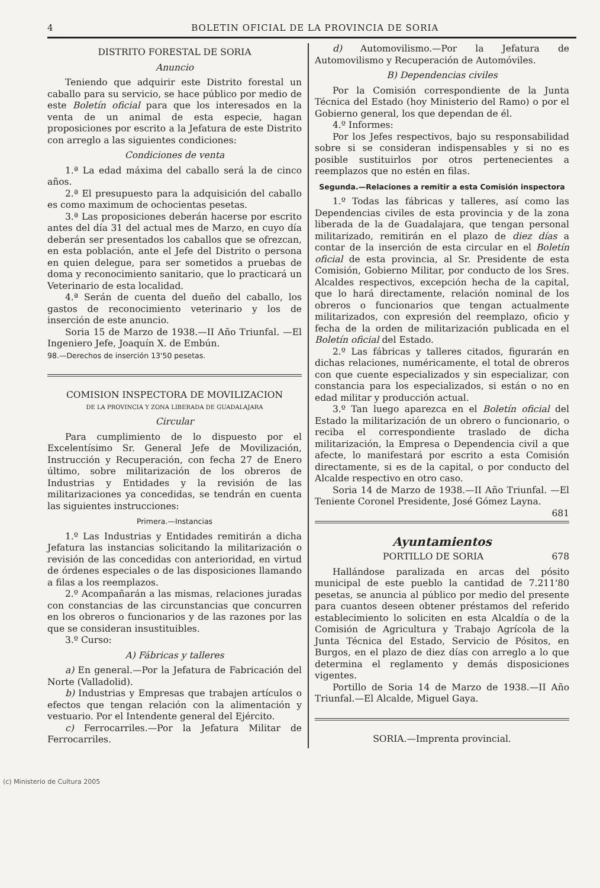4 BOLETIN OFICIAL DE LA PROVINCIA DE SORIA
DISTRITO FORESTAL DE SORIA
Anuncio
Teniendo que adquirir este Distrito forestal un caballo para su servicio, se hace público por medio de este Boletín oficial para que los interesados en la venta de un animal de esta especie, hagan proposiciones por escrito a la Jefatura de este Distrito con arreglo a las siguientes condiciones:
Condiciones de venta
1.ª La edad máxima del caballo será la de cinco años.
2.ª El presupuesto para la adquisición del caballo es como maximum de ochocientas pesetas.
3.ª Las proposiciones deberán hacerse por escrito antes del día 31 del actual mes de Marzo, en cuyo día deberán ser presentados los caballos que se ofrezcan, en esta población, ante el Jefe del Distrito o persona en quien delegue, para ser sometidos a pruebas de doma y reconocimiento sanitario, que lo practicará un Veterinario de esta localidad.
4.ª Serán de cuenta del dueño del caballo, los gastos de reconocimiento veterinario y los de inserción de este anuncio.
Soria 15 de Marzo de 1938.—II Año Triunfal. —El Ingeniero Jefe, Joaquín X. de Embún.
98.—Derechos de inserción 13'50 pesetas.
COMISION INSPECTORA DE MOVILIZACION
DE LA PROVINCIA Y ZONA LIBERADA DE GUADALAJARA
Circular
Para cumplimiento de lo dispuesto por el Excelentísimo Sr. General Jefe de Movilización, Instrucción y Recuperación, con fecha 27 de Enero último, sobre militarización de los obreros de Industrias y Entidades y la revisión de las militarizaciones ya concedidas, se tendrán en cuenta las siguientes instrucciones:
Primera.—Instancias
1.º Las Industrias y Entidades remitirán a dicha Jefatura las instancias solicitando la militarización o revisión de las concedidas con anterioridad, en virtud de órdenes especiales o de las disposiciones llamando a filas a los reemplazos.
2.º Acompañarán a las mismas, relaciones juradas con constancias de las circunstancias que concurren en los obreros o funcionarios y de las razones por las que se consideran insustituibles.
3.º Curso:
A) Fábricas y talleres
a) En general.—Por la Jefatura de Fabricación del Norte (Valladolid).
b) Industrias y Empresas que trabajen artículos o efectos que tengan relación con la alimentación y vestuario. Por el Intendente general del Ejército.
c) Ferrocarriles.—Por la Jefatura Militar de Ferrocarriles.
d) Automovilismo.—Por la Jefatura de Automovilismo y Recuperación de Automóviles.
B) Dependencias civiles
Por la Comisión correspondiente de la Junta Técnica del Estado (hoy Ministerio del Ramo) o por el Gobierno general, los que dependan de él.
4.º Informes:
Por los Jefes respectivos, bajo su responsabilidad sobre si se consideran indispensables y si no es posible sustituirlos por otros pertenecientes a reemplazos que no estén en filas.
Segunda.—Relaciones a remitir a esta Comisión inspectora
1.º Todas las fábricas y talleres, así como las Dependencias civiles de esta provincia y de la zona liberada de la de Guadalajara, que tengan personal militarizado, remitirán en el plazo de diez días a contar de la inserción de esta circular en el Boletín oficial de esta provincia, al Sr. Presidente de esta Comisión, Gobierno Militar, por conducto de los Sres. Alcaldes respectivos, excepción hecha de la capital, que lo hará directamente, relación nominal de los obreros o funcionarios que tengan actualmente militarizados, con expresión del reemplazo, oficio y fecha de la orden de militarización publicada en el Boletín oficial del Estado.
2.º Las fábricas y talleres citados, figurarán en dichas relaciones, numéricamente, el total de obreros con que cuente especializados y sin especializar, con constancia para los especializados, si están o no en edad militar y producción actual.
3.º Tan luego aparezca en el Boletín oficial del Estado la militarización de un obrero o funcionario, o reciba el correspondiente traslado de dicha militarización, la Empresa o Dependencia civil a que afecte, lo manifestará por escrito a esta Comisión directamente, si es de la capital, o por conducto del Alcalde respectivo en otro caso.
Soria 14 de Marzo de 1938.—II Año Triunfal. —El Teniente Coronel Presidente, José Gómez Layna. 681
Ayuntamientos
PORTILLO DE SORIA 678
Hallándose paralizada en arcas del pósito municipal de este pueblo la cantidad de 7.211'80 pesetas, se anuncia al público por medio del presente para cuantos deseen obtener préstamos del referido establecimiento lo soliciten en esta Alcaldía o de la Comisión de Agricultura y Trabajo Agrícola de la Junta Técnica del Estado, Servicio de Pósitos, en Burgos, en el plazo de diez días con arreglo a lo que determina el reglamento y demás disposiciones vigentes.
Portillo de Soria 14 de Marzo de 1938.—II Año Triunfal.—El Alcalde, Miguel Gaya.
SORIA.—Imprenta provincial.
(c) Ministerio de Cultura 2005